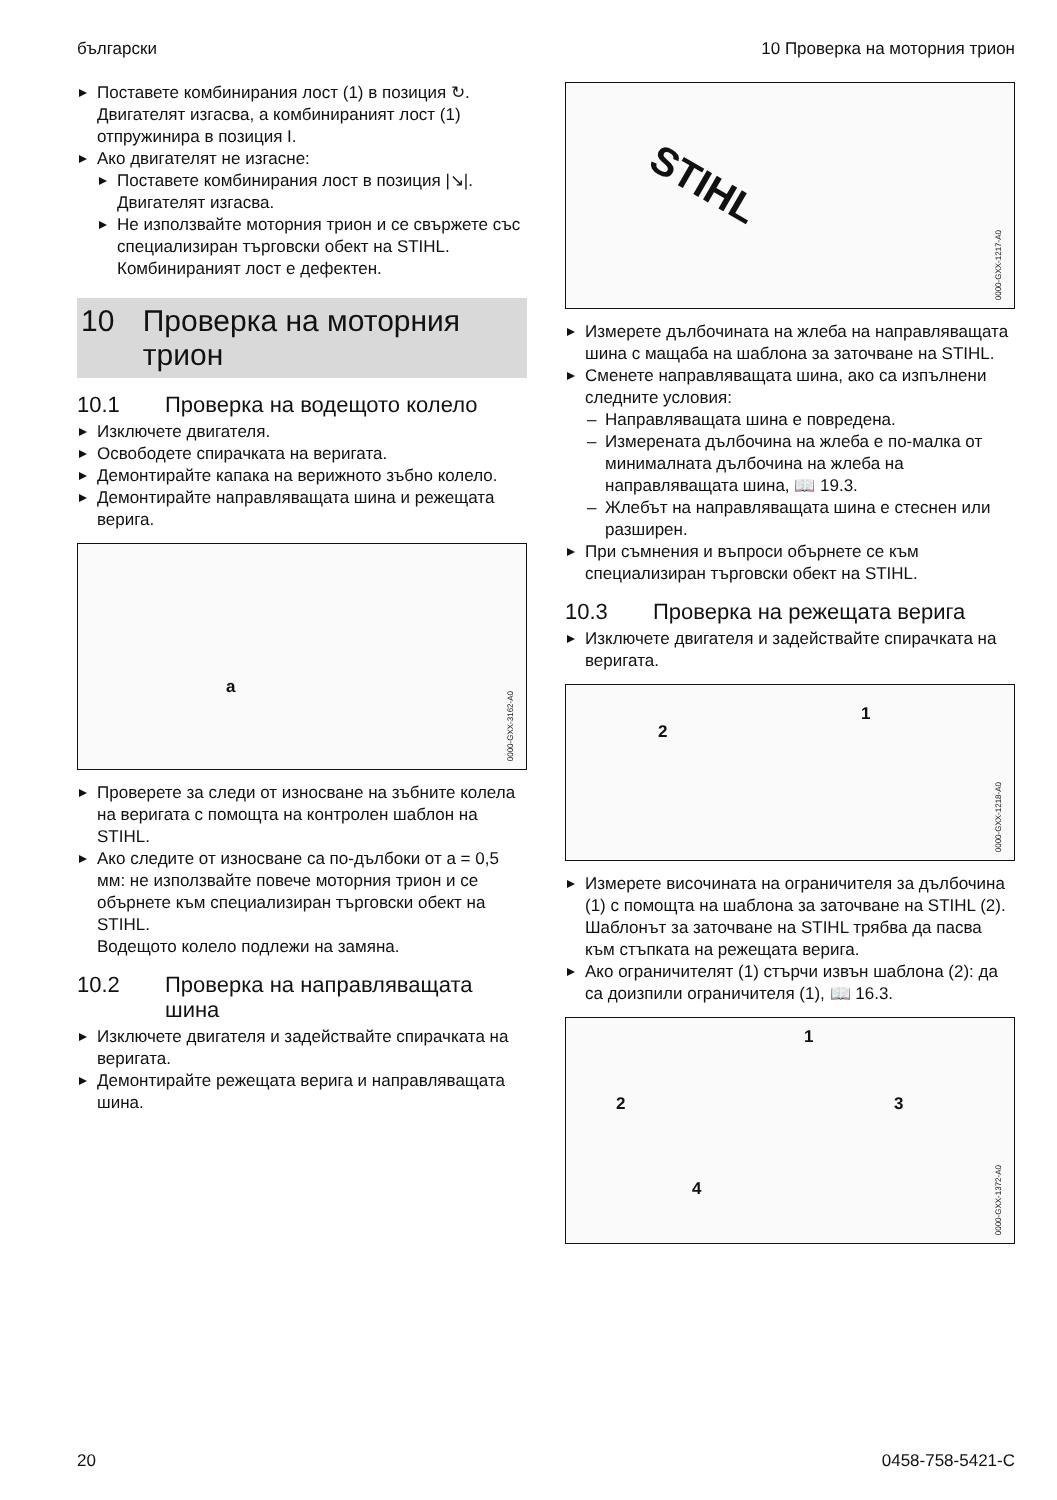български 10 Проверка на моторния трион
Поставете комбинирания лост (1) в пози­ция ↻.
Двигателят изгасва, а комбинираният лост (1) отпружинира в позиция I.
Ако двигателят не изгасне:
Поставете комбинирания лост в позиция |↘|.
Двигателят изгасва.
Не използвайте моторния трион и се свържете със специализиран търговски обект на STIHL.
Комбинираният лост е дефектен.
10 Проверка на моторния трион
10.1 Проверка на водещото колело
Изключете двигателя.
Освободете спирачката на веригата.
Демонтирайте капака на верижното зъбно колело.
Демонтирайте направляващата шина и режещата верига.
a
0000-GXX-3162-A0
Проверете за следи от износване на зъб­ните колела на веригата с помощта на кон­тролен шаблон на STIHL.
Ако следите от износване са по-дълбоки от a = 0,5 мм: не използвайте повече мотор­ния трион и се обърнете към специализи­ран търговски обект на STIHL.
Водещото колело подлежи на замяна.
10.2 Проверка на направляващата шина
Изключете двигателя и задействайте спи­рачката на веригата.
Демонтирайте режещата верига и напра­вляващата шина.
STIHL
0000-GXX-1217-A0
Измерете дълбочината на жлеба на напра­вляващата шина с мащаба на шаблона за заточване на STIHL.
Сменете направляващата шина, ако са изпълнени следните условия:
Направляващата шина е повредена.
Измерената дълбочина на жлеба е по-малка от минималната дълбочина на жлеба на направляващата шина, 📖 19.3.
Жлебът на направляващата шина е стес­нен или разширен.
При съмнения и въпроси обърнете се към специализиран търговски обект на STIHL.
10.3 Проверка на режещата верига
Изключете двигателя и задействайте спи­рачката на веригата.
2
1
0000-GXX-1218-A0
Измерете височината на ограничителя за дълбочина (1) с помощта на шаблона за заточване на STIHL (2). Шаблонът за заточ­ване на STIHL трябва да пасва към стъп­ката на режещата верига.
Ако ограничителят (1) стърчи извън шаблона (2): да са доизпили ограничи­теля (1), 📖 16.3.
1
2 3
4
0000-GXX-1372-A0
20 0458-758-5421-C